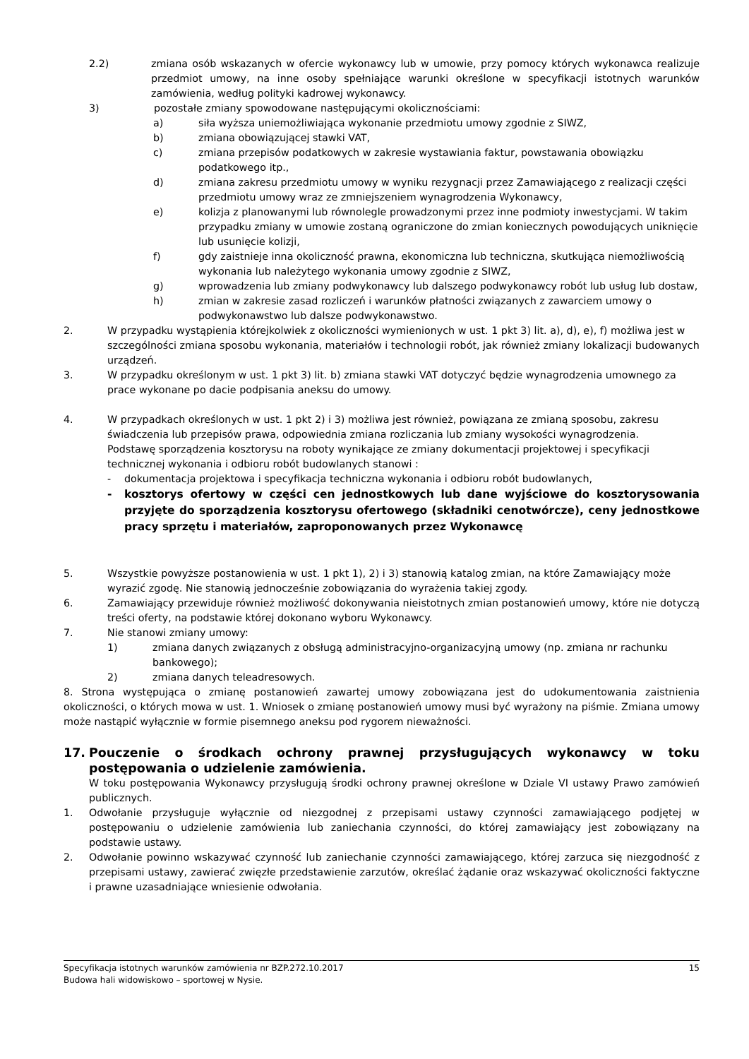2.2) zmiana osób wskazanych w ofercie wykonawcy lub w umowie, przy pomocy których wykonawca realizuje przedmiot umowy, na inne osoby spełniające warunki określone w specyfikacji istotnych warunków zamówienia, według polityki kadrowej wykonawcy.
3) pozostałe zmiany spowodowane następującymi okolicznościami:
a) siła wyższa uniemożliwiająca wykonanie przedmiotu umowy zgodnie z SIWZ,
b) zmiana obowiązującej stawki VAT,
c) zmiana przepisów podatkowych w zakresie wystawiania faktur, powstawania obowiązku podatkowego itp.,
d) zmiana zakresu przedmiotu umowy w wyniku rezygnacji przez Zamawiającego z realizacji części przedmiotu umowy wraz ze zmniejszeniem wynagrodzenia Wykonawcy,
e) kolizja z planowanymi lub równolegle prowadzonymi przez inne podmioty inwestycjami. W takim przypadku zmiany w umowie zostaną ograniczone do zmian koniecznych powodujących uniknięcie lub usunięcie kolizji,
f) gdy zaistnieje inna okoliczność prawna, ekonomiczna lub techniczna, skutkująca niemożliwością wykonania lub należytego wykonania umowy zgodnie z SIWZ,
g) wprowadzenia lub zmiany podwykonawcy lub dalszego podwykonawcy robót lub usług lub dostaw,
h) zmian w zakresie zasad rozliczeń i warunków płatności związanych z zawarciem umowy o podwykonawstwo lub dalsze podwykonawstwo.
2. W przypadku wystąpienia którejkolwiek z okoliczności wymienionych w ust. 1 pkt 3) lit. a), d), e), f) możliwa jest w szczególności zmiana sposobu wykonania, materiałów i technologii robót, jak również zmiany lokalizacji budowanych urządzeń.
3. W przypadku określonym w ust. 1 pkt 3) lit. b) zmiana stawki VAT dotyczyć będzie wynagrodzenia umownego za prace wykonane po dacie podpisania aneksu do umowy.
4. W przypadkach określonych w ust. 1 pkt 2) i 3) możliwa jest również, powiązana ze zmianą sposobu, zakresu świadczenia lub przepisów prawa, odpowiednia zmiana rozliczania lub zmiany wysokości wynagrodzenia.
Podstawę sporządzenia kosztorysu na roboty wynikające ze zmiany dokumentacji projektowej i specyfikacji technicznej wykonania i odbioru robót budowlanych stanowi :
- dokumentacja projektowa i specyfikacja techniczna wykonania i odbioru robót budowlanych,
- kosztorys ofertowy w części cen jednostkowych lub dane wyjściowe do kosztorysowania przyjęte do sporządzenia kosztorysu ofertowego (składniki cenotwórcze), ceny jednostkowe pracy sprzętu i materiałów, zaproponowanych przez Wykonawcę
5. Wszystkie powyższe postanowienia w ust. 1 pkt 1), 2) i 3) stanowią katalog zmian, na które Zamawiający może wyrazić zgodę. Nie stanowią jednocześnie zobowiązania do wyrażenia takiej zgody.
6. Zamawiający przewiduje również możliwość dokonywania nieistotnych zmian postanowień umowy, które nie dotyczą treści oferty, na podstawie której dokonano wyboru Wykonawcy.
7. Nie stanowi zmiany umowy:
1) zmiana danych związanych z obsługą administracyjno-organizacyjną umowy (np. zmiana nr rachunku bankowego);
2) zmiana danych teleadresowych.
8. Strona występująca o zmianę postanowień zawartej umowy zobowiązana jest do udokumentowania zaistnienia okoliczności, o których mowa w ust. 1. Wniosek o zmianę postanowień umowy musi być wyrażony na piśmie. Zmiana umowy może nastąpić wyłącznie w formie pisemnego aneksu pod rygorem nieważności.
17. Pouczenie o środkach ochrony prawnej przysługujących wykonawcy w toku postępowania o udzielenie zamówienia.
W toku postępowania Wykonawcy przysługują środki ochrony prawnej określone w Dziale VI ustawy Prawo zamówień publicznych.
1. Odwołanie przysługuje wyłącznie od niezgodnej z przepisami ustawy czynności zamawiającego podjętej w postępowaniu o udzielenie zamówienia lub zaniechania czynności, do której zamawiający jest zobowiązany na podstawie ustawy.
2. Odwołanie powinno wskazywać czynność lub zaniechanie czynności zamawiającego, której zarzuca się niezgodność z przepisami ustawy, zawierać zwięzłe przedstawienie zarzutów, określać żądanie oraz wskazywać okoliczności faktyczne i prawne uzasadniające wniesienie odwołania.
Specyfikacja istotnych warunków zamówienia nr BZP.272.10.2017 15
Budowa hali widowiskowo – sportowej w Nysie.